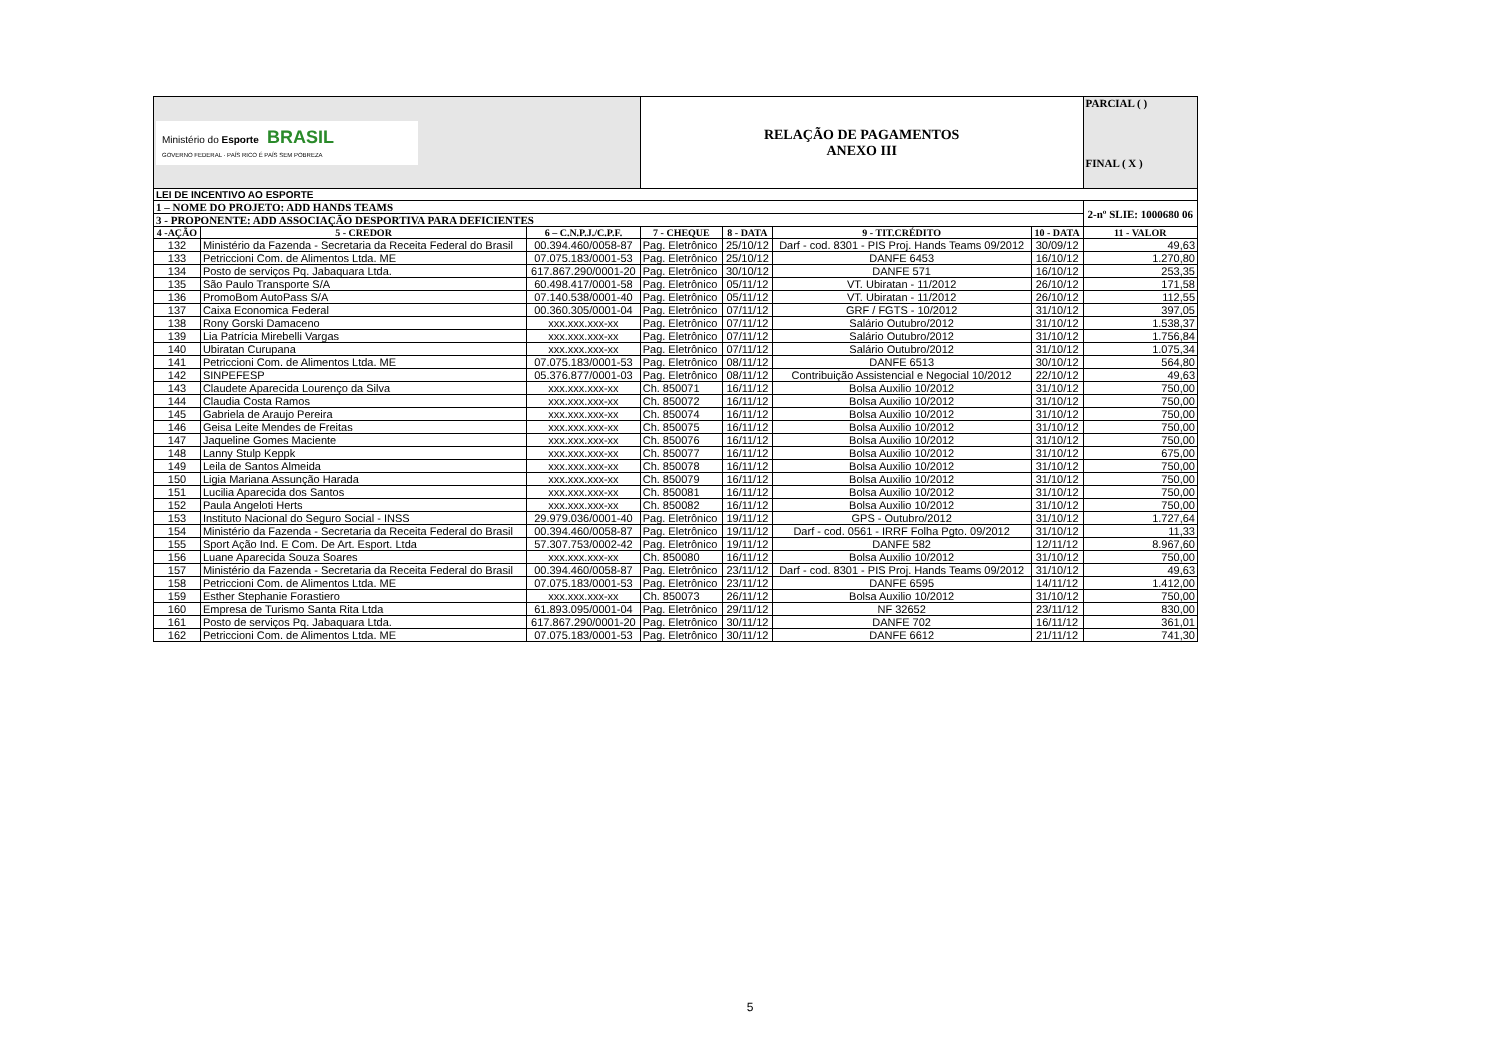| Ministério do Esporte BRASIL GOVERNO FEDERAL · PAÍS RICO É PAÍS SEM POBREZA | | | RELAÇÃO DE PAGAMENTOS ANEXO III | | | | PARCIAL ( ) FINAL ( X ) |
| LEI DE INCENTIVO AO ESPORTE | | | | | | | |
| 1 – NOME DO PROJETO: ADD HANDS TEAMS | | | | | | | 2-nº SLIE: 1000680 06 |
| 3 - PROPONENTE: ADD ASSOCIAÇÃO DESPORTIVA PARA DEFICIENTES | | | | | | | |
| 4 -AÇÃO | 5 - CREDOR | 6 – C.N.P.J./C.P.F. | 7 - CHEQUE | 8 - DATA | 9 - TIT.CRÉDITO | 10 - DATA | 11 - VALOR |
| 132 | Ministério da Fazenda - Secretaria da Receita Federal do Brasil | 00.394.460/0058-87 | Pag. Eletrônico | 25/10/12 | Darf - cod. 8301 - PIS Proj. Hands Teams 09/2012 | 30/09/12 | 49,63 |
| 133 | Petriccioni Com. de Alimentos Ltda. ME | 07.075.183/0001-53 | Pag. Eletrônico | 25/10/12 | DANFE 6453 | 16/10/12 | 1.270,80 |
| 134 | Posto de serviços Pq. Jabaquara Ltda. | 617.867.290/0001-20 | Pag. Eletrônico | 30/10/12 | DANFE 571 | 16/10/12 | 253,35 |
| 135 | São Paulo Transporte S/A | 60.498.417/0001-58 | Pag. Eletrônico | 05/11/12 | VT. Ubiratan - 11/2012 | 26/10/12 | 171,58 |
| 136 | PromoBom AutoPass S/A | 07.140.538/0001-40 | Pag. Eletrônico | 05/11/12 | VT. Ubiratan - 11/2012 | 26/10/12 | 112,55 |
| 137 | Caixa Economica Federal | 00.360.305/0001-04 | Pag. Eletrônico | 07/11/12 | GRF / FGTS - 10/2012 | 31/10/12 | 397,05 |
| 138 | Rony Gorski Damaceno | xxx.xxx.xxx-xx | Pag. Eletrônico | 07/11/12 | Salário Outubro/2012 | 31/10/12 | 1.538,37 |
| 139 | Lia Patrícia Mirebelli Vargas | xxx.xxx.xxx-xx | Pag. Eletrônico | 07/11/12 | Salário Outubro/2012 | 31/10/12 | 1.756,84 |
| 140 | Ubiratan Curupana | xxx.xxx.xxx-xx | Pag. Eletrônico | 07/11/12 | Salário Outubro/2012 | 31/10/12 | 1.075,34 |
| 141 | Petriccioni Com. de Alimentos Ltda. ME | 07.075.183/0001-53 | Pag. Eletrônico | 08/11/12 | DANFE 6513 | 30/10/12 | 564,80 |
| 142 | SINPEFESP | 05.376.877/0001-03 | Pag. Eletrônico | 08/11/12 | Contribuição Assistencial e Negocial 10/2012 | 22/10/12 | 49,63 |
| 143 | Claudete Aparecida Lourenço da Silva | xxx.xxx.xxx-xx | Ch. 850071 | 16/11/12 | Bolsa Auxilio 10/2012 | 31/10/12 | 750,00 |
| 144 | Claudia Costa Ramos | xxx.xxx.xxx-xx | Ch. 850072 | 16/11/12 | Bolsa Auxilio 10/2012 | 31/10/12 | 750,00 |
| 145 | Gabriela de Araujo Pereira | xxx.xxx.xxx-xx | Ch. 850074 | 16/11/12 | Bolsa Auxilio 10/2012 | 31/10/12 | 750,00 |
| 146 | Geisa Leite Mendes de Freitas | xxx.xxx.xxx-xx | Ch. 850075 | 16/11/12 | Bolsa Auxilio 10/2012 | 31/10/12 | 750,00 |
| 147 | Jaqueline Gomes Maciente | xxx.xxx.xxx-xx | Ch. 850076 | 16/11/12 | Bolsa Auxilio 10/2012 | 31/10/12 | 750,00 |
| 148 | Lanny Stulp Keppk | xxx.xxx.xxx-xx | Ch. 850077 | 16/11/12 | Bolsa Auxilio 10/2012 | 31/10/12 | 675,00 |
| 149 | Leila de Santos Almeida | xxx.xxx.xxx-xx | Ch. 850078 | 16/11/12 | Bolsa Auxilio 10/2012 | 31/10/12 | 750,00 |
| 150 | Ligia Mariana Assunção Harada | xxx.xxx.xxx-xx | Ch. 850079 | 16/11/12 | Bolsa Auxilio 10/2012 | 31/10/12 | 750,00 |
| 151 | Lucilia Aparecida dos Santos | xxx.xxx.xxx-xx | Ch. 850081 | 16/11/12 | Bolsa Auxilio 10/2012 | 31/10/12 | 750,00 |
| 152 | Paula Angeloti Herts | xxx.xxx.xxx-xx | Ch. 850082 | 16/11/12 | Bolsa Auxilio 10/2012 | 31/10/12 | 750,00 |
| 153 | Instituto Nacional do Seguro Social - INSS | 29.979.036/0001-40 | Pag. Eletrônico | 19/11/12 | GPS - Outubro/2012 | 31/10/12 | 1.727,64 |
| 154 | Ministério da Fazenda - Secretaria da Receita Federal do Brasil | 00.394.460/0058-87 | Pag. Eletrônico | 19/11/12 | Darf - cod. 0561 - IRRF Folha Pgto. 09/2012 | 31/10/12 | 11,33 |
| 155 | Sport Ação Ind. E Com. De Art. Esport. Ltda | 57.307.753/0002-42 | Pag. Eletrônico | 19/11/12 | DANFE 582 | 12/11/12 | 8.967,60 |
| 156 | Luane Aparecida Souza Soares | xxx.xxx.xxx-xx | Ch. 850080 | 16/11/12 | Bolsa Auxilio 10/2012 | 31/10/12 | 750,00 |
| 157 | Ministério da Fazenda - Secretaria da Receita Federal do Brasil | 00.394.460/0058-87 | Pag. Eletrônico | 23/11/12 | Darf - cod. 8301 - PIS Proj. Hands Teams 09/2012 | 31/10/12 | 49,63 |
| 158 | Petriccioni Com. de Alimentos Ltda. ME | 07.075.183/0001-53 | Pag. Eletrônico | 23/11/12 | DANFE 6595 | 14/11/12 | 1.412,00 |
| 159 | Esther Stephanie Forastiero | xxx.xxx.xxx-xx | Ch. 850073 | 26/11/12 | Bolsa Auxilio 10/2012 | 31/10/12 | 750,00 |
| 160 | Empresa de Turismo Santa Rita Ltda | 61.893.095/0001-04 | Pag. Eletrônico | 29/11/12 | NF 32652 | 23/11/12 | 830,00 |
| 161 | Posto de serviços Pq. Jabaquara Ltda. | 617.867.290/0001-20 | Pag. Eletrônico | 30/11/12 | DANFE 702 | 16/11/12 | 361,01 |
| 162 | Petriccioni Com. de Alimentos Ltda. ME | 07.075.183/0001-53 | Pag. Eletrônico | 30/11/12 | DANFE 6612 | 21/11/12 | 741,30 |
5